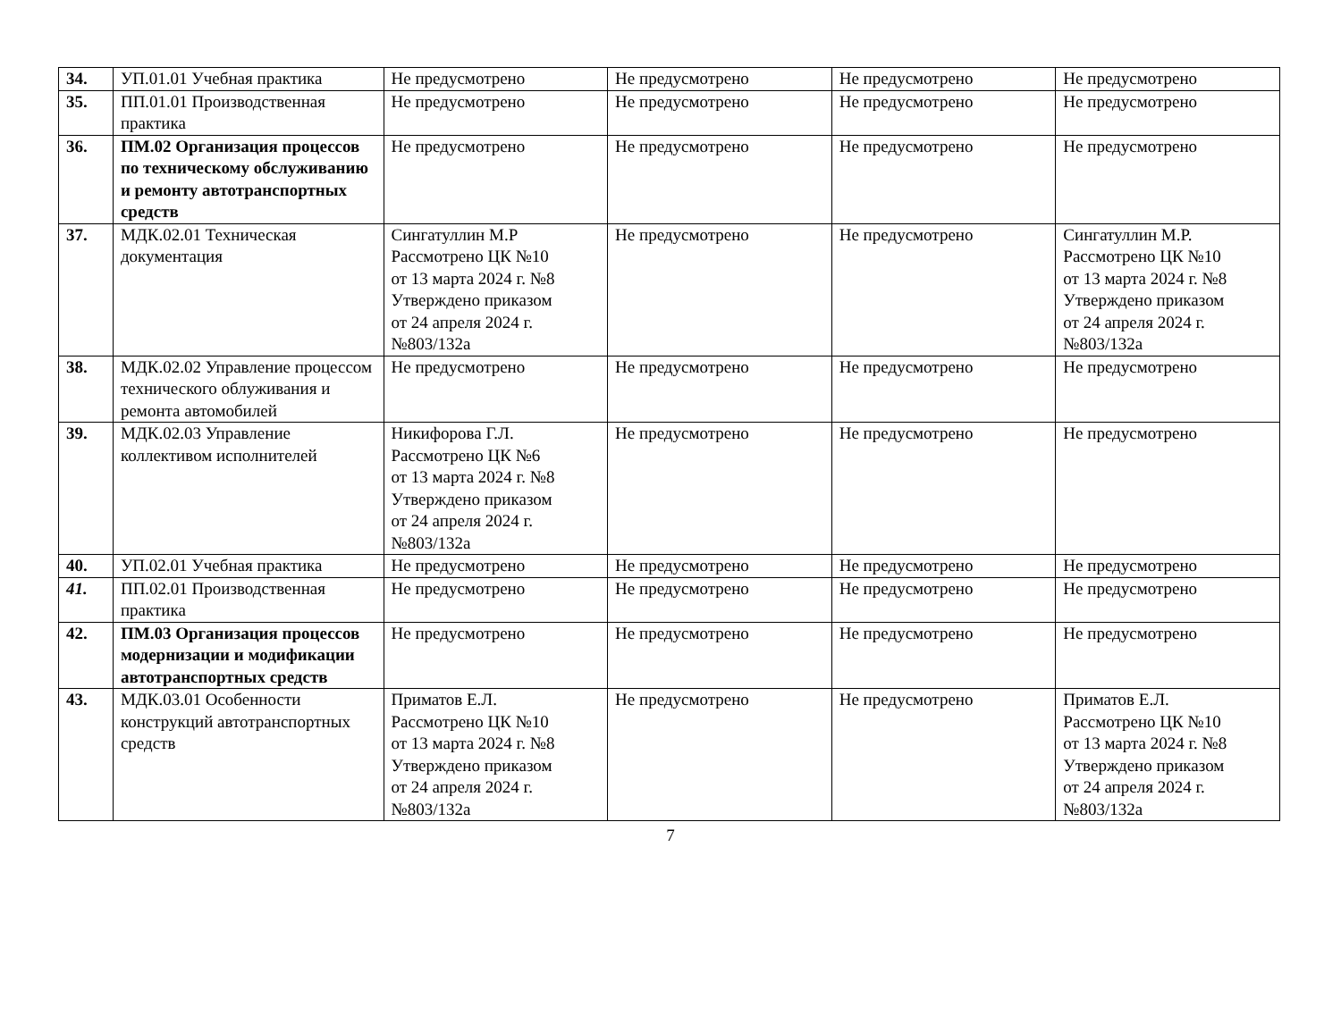| 34. | УП.01.01 Учебная практика | Не предусмотрено | Не предусмотрено | Не предусмотрено | Не предусмотрено |
| 35. | ПП.01.01 Производственная практика | Не предусмотрено | Не предусмотрено | Не предусмотрено | Не предусмотрено |
| 36. | ПМ.02 Организация процессов по техническому обслуживанию и ремонту автотранспортных средств | Не предусмотрено | Не предусмотрено | Не предусмотрено | Не предусмотрено |
| 37. | МДК.02.01 Техническая документация | Сингатуллин М.Р Рассмотрено ЦК №10 от 13 марта 2024 г. №8 Утверждено приказом от 24 апреля 2024 г. №803/132а | Не предусмотрено | Не предусмотрено | Сингатуллин М.Р. Рассмотрено ЦК №10 от 13 марта 2024 г. №8 Утверждено приказом от 24 апреля 2024 г. №803/132а |
| 38. | МДК.02.02 Управление процессом технического облуживания и ремонта автомобилей | Не предусмотрено | Не предусмотрено | Не предусмотрено | Не предусмотрено |
| 39. | МДК.02.03 Управление коллективом исполнителей | Никифорова Г.Л. Рассмотрено ЦК №6 от 13 марта 2024 г. №8 Утверждено приказом от 24 апреля 2024 г. №803/132а | Не предусмотрено | Не предусмотрено | Не предусмотрено |
| 40. | УП.02.01 Учебная практика | Не предусмотрено | Не предусмотрено | Не предусмотрено | Не предусмотрено |
| 41. | ПП.02.01 Производственная практика | Не предусмотрено | Не предусмотрено | Не предусмотрено | Не предусмотрено |
| 42. | ПМ.03 Организация процессов модернизации и модификации автотранспортных средств | Не предусмотрено | Не предусмотрено | Не предусмотрено | Не предусмотрено |
| 43. | МДК.03.01 Особенности конструкций автотранспортных средств | Приматов Е.Л. Рассмотрено ЦК №10 от 13 марта 2024 г. №8 Утверждено приказом от 24 апреля 2024 г. №803/132а | Не предусмотрено | Не предусмотрено | Приматов Е.Л. Рассмотрено ЦК №10 от 13 марта 2024 г. №8 Утверждено приказом от 24 апреля 2024 г. №803/132а |
7